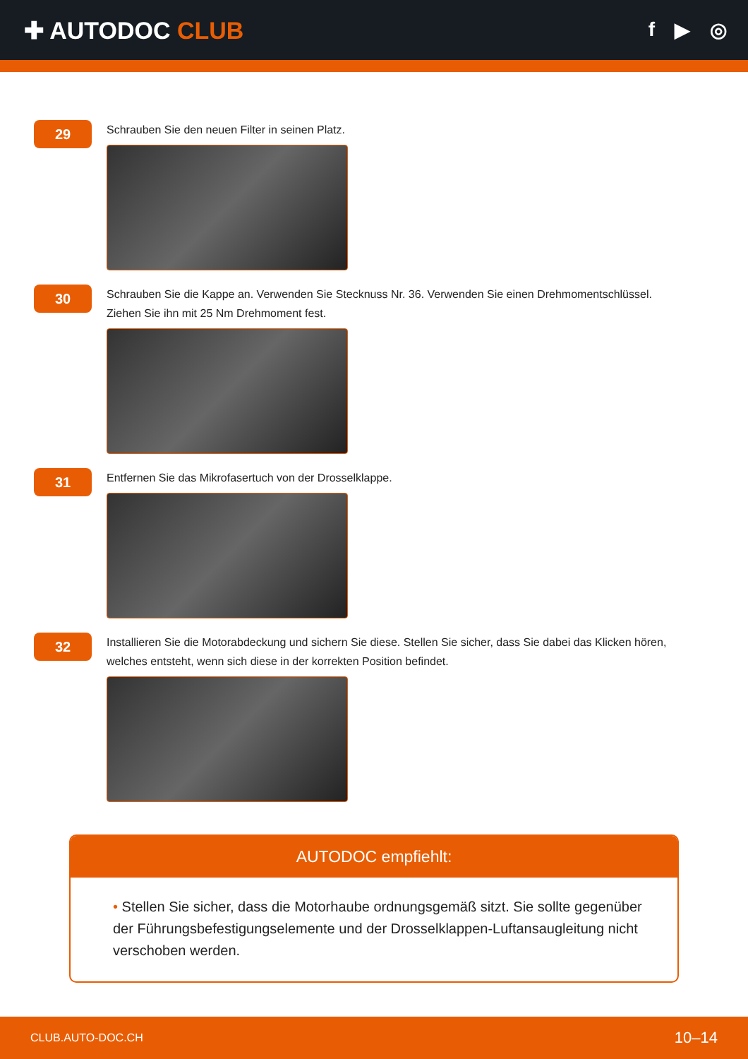✚ AUTODOC CLUB
f ▶ ◎
29
Schrauben Sie den neuen Filter in seinen Platz.
30
Schrauben Sie die Kappe an. Verwenden Sie Stecknuss Nr. 36. Verwenden Sie einen Drehmomentschlüssel.
Ziehen Sie ihn mit 25 Nm Drehmoment fest.
31
Entfernen Sie das Mikrofasertuch von der Drosselklappe.
32
Installieren Sie die Motorabdeckung und sichern Sie diese. Stellen Sie sicher, dass Sie dabei das Klicken hören,
welches entsteht, wenn sich diese in der korrekten Position befindet.
AUTODOC empfiehlt:
• Stellen Sie sicher, dass die Motorhaube ordnungsgemäß sitzt. Sie sollte gegenüber der Führungsbefestigungselemente und der Drosselklappen-Luftansaugleitung nicht verschoben werden.
CLUB.AUTO-DOC.CH 10–14